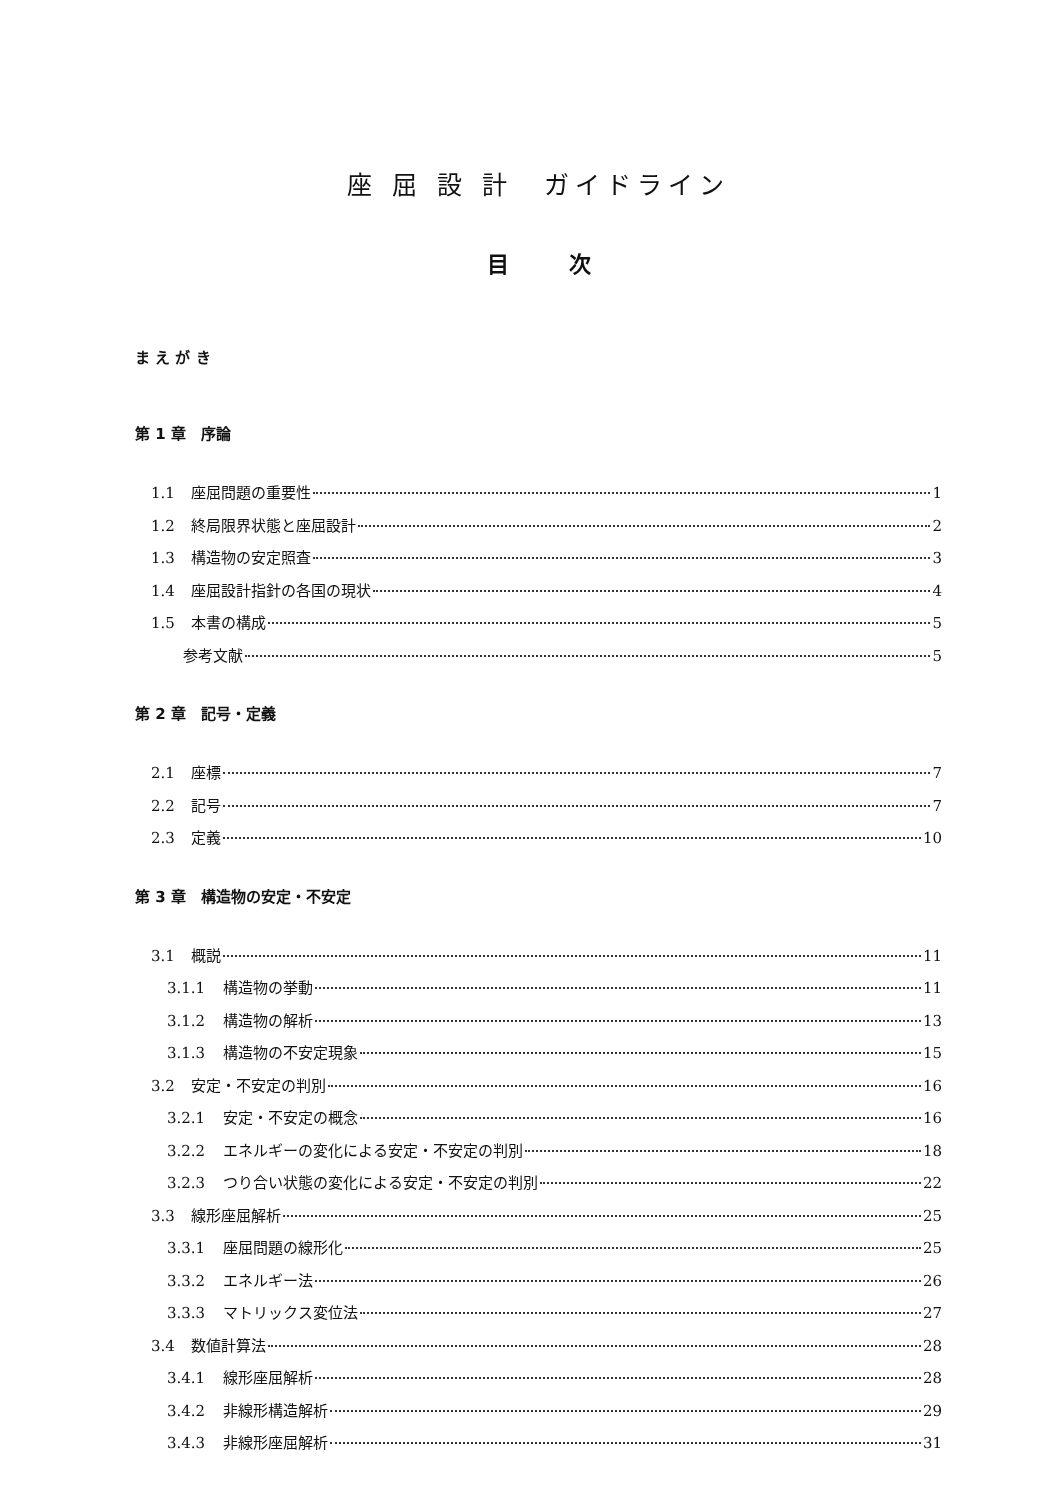座 屈 設 計　ガイドライン
目次
ま え が き
第 1 章　序論
1.1 座屈問題の重要性 1
1.2 終局限界状態と座屈設計 2
1.3 構造物の安定照査 3
1.4 座屈設計指針の各国の現状 4
1.5 本書の構成 5
参考文献 5
第 2 章　記号・定義
2.1 座標 7
2.2 記号 7
2.3 定義 10
第 3 章　構造物の安定・不安定
3.1 概説 11
3.1.1 構造物の挙動 11
3.1.2 構造物の解析 13
3.1.3 構造物の不安定現象 15
3.2 安定・不安定の判別 16
3.2.1 安定・不安定の概念 16
3.2.2 エネルギーの変化による安定・不安定の判別 18
3.2.3 つり合い状態の変化による安定・不安定の判別 22
3.3 線形座屈解析 25
3.3.1 座屈問題の線形化 25
3.3.2 エネルギー法 26
3.3.3 マトリックス変位法 27
3.4 数値計算法 28
3.4.1 線形座屈解析 28
3.4.2 非線形構造解析 29
3.4.3 非線形座屈解析 31